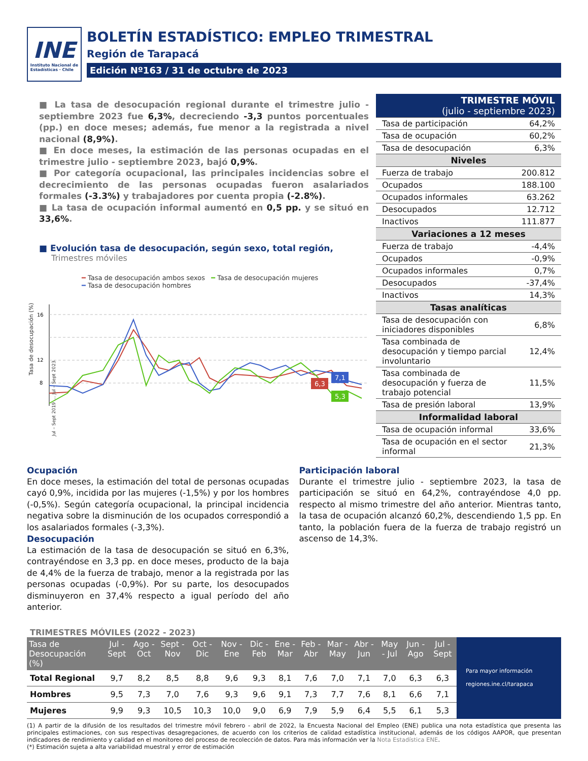INE
Instituto Nacional de
Estadísticas · Chile
BOLETÍN ESTADÍSTICO: EMPLEO TRIMESTRAL
Región de Tarapacá
Edición Nº163 / 31 de octubre de 2023
■ La tasa de desocupación regional durante el trimestre julio - septiembre 2023 fue 6,3%, decreciendo -3,3 puntos porcentuales (pp.) en doce meses; además, fue menor a la registrada a nivel nacional (8,9%).
■ En doce meses, la estimación de las personas ocupadas en el trimestre julio - septiembre 2023, bajó 0,9%.
■ Por categoría ocupacional, las principales incidencias sobre el decrecimiento de las personas ocupadas fueron asalariados formales (-3.3%) y trabajadores por cuenta propia (-2.8%).
■ La tasa de ocupación informal aumentó en 0,5 pp. y se situó en 33,6%.
■ Evolución tasa de desocupación, según sexo, total región,
Trimestres móviles
━ Tasa de desocupación ambos sexos ━ Tasa de desocupación mujeres
━ Tasa de desocupación hombres
Tasa de desocupación (%)
16
12
8
7,1
6,3
5,3
Jul – Sept 2019 … Jul – Sept 2023
| TRIMESTRE MÓVIL (julio - septiembre 2023) | |
| Tasa de participación | 64,2% |
| Tasa de ocupación | 60,2% |
| Tasa de desocupación | 6,3% |
| Niveles | |
| Fuerza de trabajo | 200.812 |
| Ocupados | 188.100 |
| Ocupados informales | 63.262 |
| Desocupados | 12.712 |
| Inactivos | 111.877 |
| Variaciones a 12 meses | |
| Fuerza de trabajo | -4,4% |
| Ocupados | -0,9% |
| Ocupados informales | 0,7% |
| Desocupados | -37,4% |
| Inactivos | 14,3% |
| Tasas analíticas | |
| Tasa de desocupación con iniciadores disponibles | 6,8% |
| Tasa combinada de desocupación y tiempo parcial involuntario | 12,4% |
| Tasa combinada de desocupación y fuerza de trabajo potencial | 11,5% |
| Tasa de presión laboral | 13,9% |
| Informalidad laboral | |
| Tasa de ocupación informal | 33,6% |
| Tasa de ocupación en el sector informal | 21,3% |
Ocupación
En doce meses, la estimación del total de personas ocupadas cayó 0,9%, incidida por las mujeres (-1,5%) y por los hombres (-0,5%). Según categoría ocupacional, la principal incidencia negativa sobre la disminución de los ocupados correspondió a los asalariados formales (-3,3%).
Desocupación
La estimación de la tasa de desocupación se situó en 6,3%, contrayéndose en 3,3 pp. en doce meses, producto de la baja de 4,4% de la fuerza de trabajo, menor a la registrada por las personas ocupadas (-0,9%). Por su parte, los desocupados disminuyeron en 37,4% respecto a igual período del año anterior.
Participación laboral
Durante el trimestre julio - septiembre 2023, la tasa de participación se situó en 64,2%, contrayéndose 4,0 pp. respecto al mismo trimestre del año anterior. Mientras tanto, la tasa de ocupación alcanzó 60,2%, descendiendo 1,5 pp. En tanto, la población fuera de la fuerza de trabajo registró un ascenso de 14,3%.
TRIMESTRES MÓVILES (2022 - 2023)
| Tasa de Desocupación (%) | Jul - Sept | Ago - Oct | Sept - Nov | Oct - Dic | Nov - Ene | Dic - Feb | Ene - Mar | Feb - Abr | Mar - May | Abr - Jun | May - Jul | Jun - Ago | Jul - Sept |
| --- | --- | --- | --- | --- | --- | --- | --- | --- | --- | --- | --- | --- | --- |
| Total Regional | 9,7 | 8,2 | 8,5 | 8,8 | 9,6 | 9,3 | 8,1 | 7,6 | 7,0 | 7,1 | 7,0 | 6,3 | 6,3 |
| Hombres | 9,5 | 7,3 | 7,0 | 7,6 | 9,3 | 9,6 | 9,1 | 7,3 | 7,7 | 7,6 | 8,1 | 6,6 | 7,1 |
| Mujeres | 9,9 | 9,3 | 10,5 | 10,3 | 10,0 | 9,0 | 6,9 | 7,9 | 5,9 | 6,4 | 5,5 | 6,1 | 5,3 |
Para mayor información
regiones.ine.cl/tarapaca
(1) A partir de la difusión de los resultados del trimestre móvil febrero - abril de 2022, la Encuesta Nacional del Empleo (ENE) publica una nota estadística que presenta las principales estimaciones, con sus respectivas desagregaciones, de acuerdo con los criterios de calidad estadística institucional, además de los códigos AAPOR, que presentan indicadores de rendimiento y calidad en el monitoreo del proceso de recolección de datos. Para más información ver la Nota Estadística ENE.
(*) Estimación sujeta a alta variabilidad muestral y error de estimación